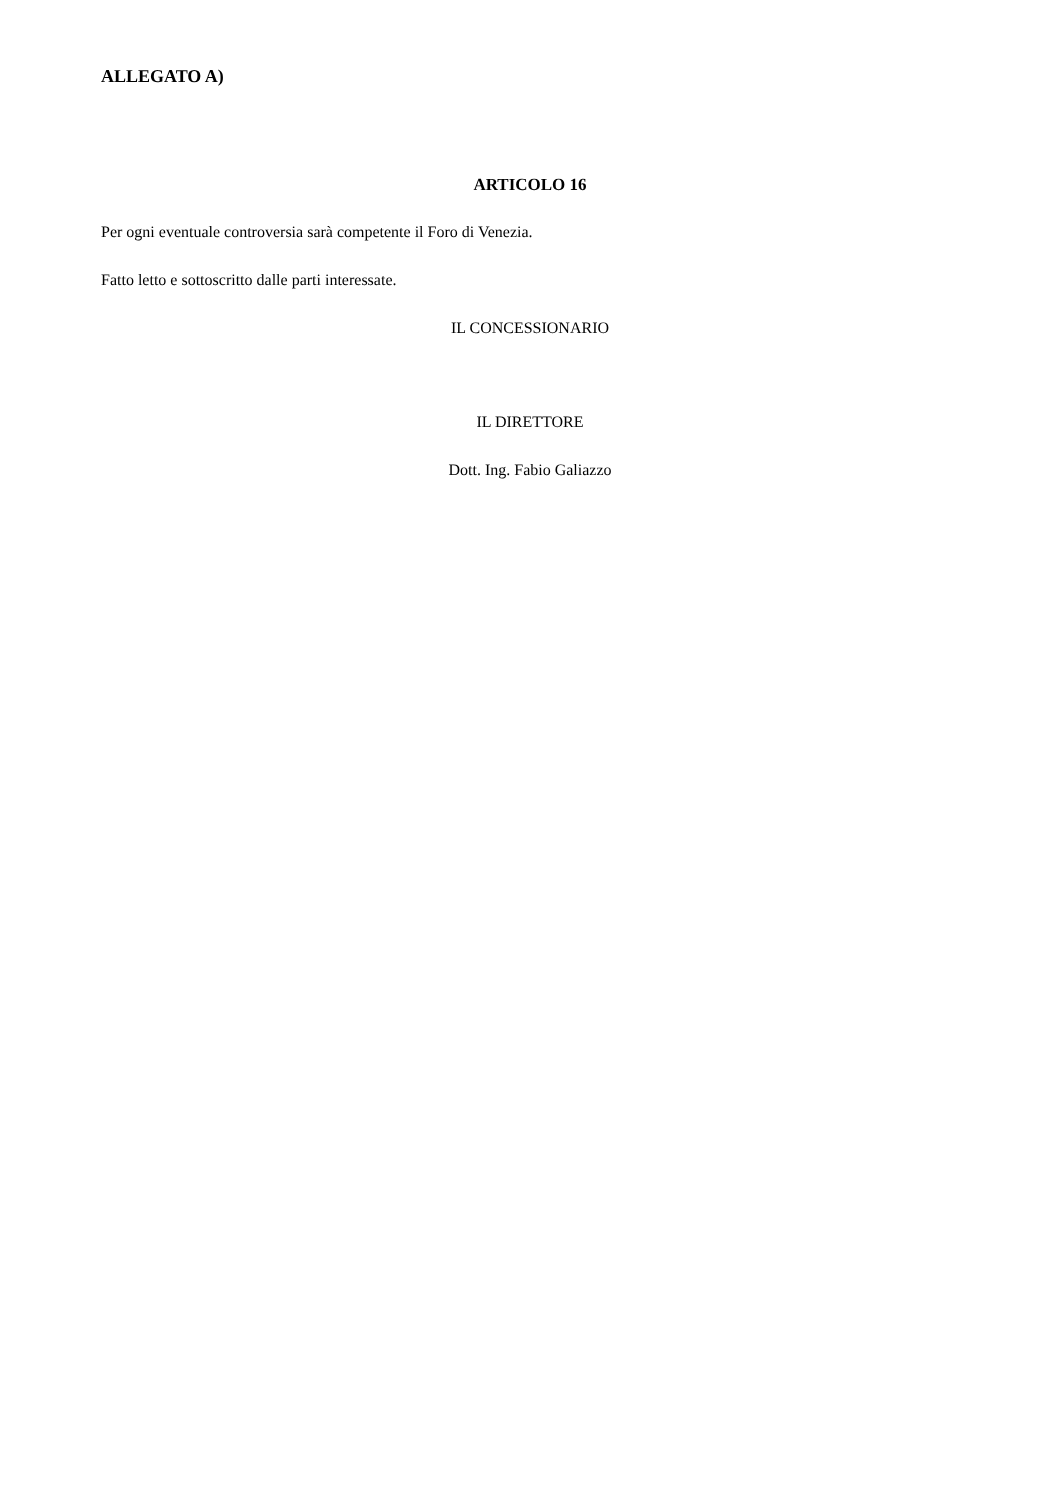ALLEGATO A)
ARTICOLO 16
Per ogni eventuale controversia sarà competente il Foro di Venezia.
Fatto letto e sottoscritto dalle parti interessate.
IL CONCESSIONARIO
IL DIRETTORE
Dott. Ing. Fabio Galiazzo